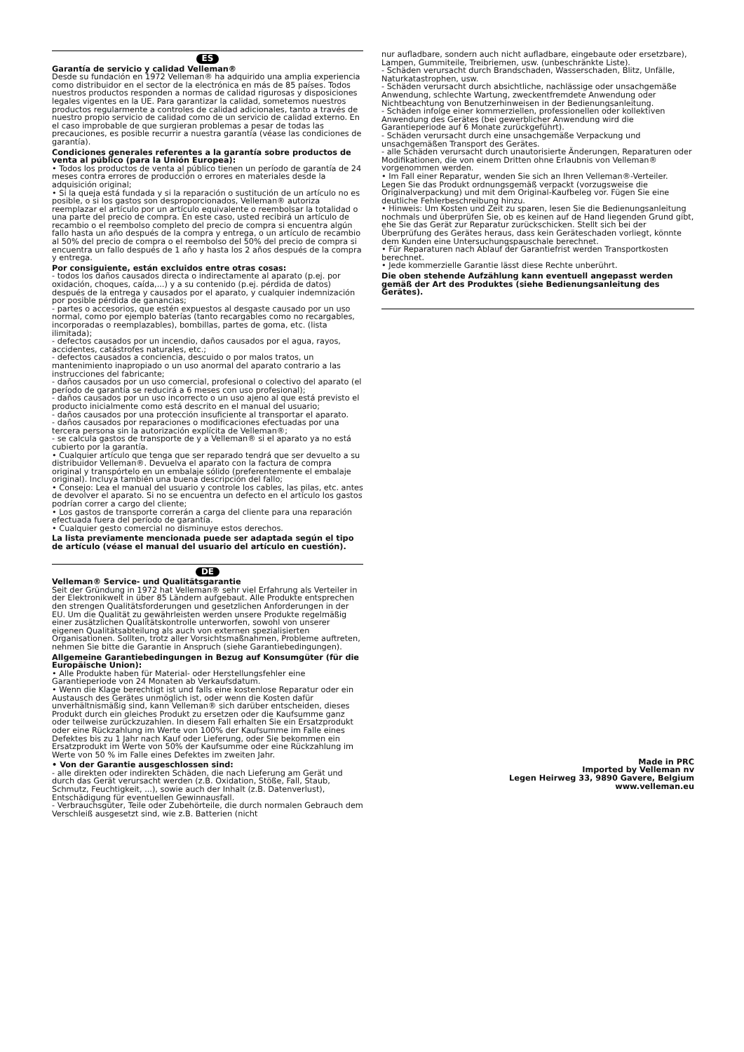ES
Garantía de servicio y calidad Velleman®
Desde su fundación en 1972 Velleman® ha adquirido una amplia experiencia como distribuidor en el sector de la electrónica en más de 85 países. Todos nuestros productos responden a normas de calidad rigurosas y disposiciones legales vigentes en la UE. Para garantizar la calidad, sometemos nuestros productos regularmente a controles de calidad adicionales, tanto a través de nuestro propio servicio de calidad como de un servicio de calidad externo. En el caso improbable de que surgieran problemas a pesar de todas las precauciones, es posible recurrir a nuestra garantía (véase las condiciones de garantía).
Condiciones generales referentes a la garantía sobre productos de venta al público (para la Unión Europea):
• Todos los productos de venta al público tienen un período de garantía de 24 meses contra errores de producción o errores en materiales desde la adquisición original;
• Si la queja está fundada y si la reparación o sustitución de un artículo no es posible, o si los gastos son desproporcionados, Velleman® autoriza reemplazar el artículo por un artículo equivalente o reembolsar la totalidad o una parte del precio de compra. En este caso, usted recibirá un artículo de recambio o el reembolso completo del precio de compra si encuentra algún fallo hasta un año después de la compra y entrega, o un artículo de recambio al 50% del precio de compra o el reembolso del 50% del precio de compra si encuentra un fallo después de 1 año y hasta los 2 años después de la compra y entrega.
Por consiguiente, están excluidos entre otras cosas:
- todos los daños causados directa o indirectamente al aparato (p.ej. por oxidación, choques, caída,...) y a su contenido (p.ej. pérdida de datos) después de la entrega y causados por el aparato, y cualquier indemnización por posible pérdida de ganancias;
- partes o accesorios, que estén expuestos al desgaste causado por un uso normal, como por ejemplo baterías (tanto recargables como no recargables, incorporadas o reemplazables), bombillas, partes de goma, etc. (lista ilimitada);
- defectos causados por un incendio, daños causados por el agua, rayos, accidentes, catástrofes naturales, etc.;
- defectos causados a conciencia, descuido o por malos tratos, un mantenimiento inapropiado o un uso anormal del aparato contrario a las instrucciones del fabricante;
- daños causados por un uso comercial, profesional o colectivo del aparato (el período de garantía se reducirá a 6 meses con uso profesional);
- daños causados por un uso incorrecto o un uso ajeno al que está previsto el producto inicialmente como está descrito en el manual del usuario;
- daños causados por una protección insuficiente al transportar el aparato.
- daños causados por reparaciones o modificaciones efectuadas por una tercera persona sin la autorización explícita de Velleman®;
- se calcula gastos de transporte de y a Velleman® si el aparato ya no está cubierto por la garantía.
• Cualquier artículo que tenga que ser reparado tendrá que ser devuelto a su distribuidor Velleman®. Devuelva el aparato con la factura de compra original y transpórtelo en un embalaje sólido (preferentemente el embalaje original). Incluya también una buena descripción del fallo;
• Consejo: Lea el manual del usuario y controle los cables, las pilas, etc. antes de devolver el aparato. Si no se encuentra un defecto en el artículo los gastos podrían correr a cargo del cliente;
• Los gastos de transporte correrán a carga del cliente para una reparación efectuada fuera del período de garantía.
• Cualquier gesto comercial no disminuye estos derechos.
La lista previamente mencionada puede ser adaptada según el tipo de artículo (véase el manual del usuario del artículo en cuestión).
DE
Velleman® Service- und Qualitätsgarantie
Seit der Gründung in 1972 hat Velleman® sehr viel Erfahrung als Verteiler in der Elektronikwelt in über 85 Ländern aufgebaut. Alle Produkte entsprechen den strengen Qualitätsforderungen und gesetzlichen Anforderungen in der EU. Um die Qualität zu gewährleisten werden unsere Produkte regelmäßig einer zusätzlichen Qualitätskontrolle unterworfen, sowohl von unserer eigenen Qualitätsabteilung als auch von externen spezialisierten Organisationen. Sollten, trotz aller Vorsichtsmaßnahmen, Probleme auftreten, nehmen Sie bitte die Garantie in Anspruch (siehe Garantiebedingungen).
Allgemeine Garantiebedingungen in Bezug auf Konsumgüter (für die Europäische Union):
• Alle Produkte haben für Material- oder Herstellungsfehler eine Garantieperiode von 24 Monaten ab Verkaufsdatum.
• Wenn die Klage berechtigt ist und falls eine kostenlose Reparatur oder ein Austausch des Gerätes unmöglich ist, oder wenn die Kosten dafür unverhältnismäßig sind, kann Velleman® sich darüber entscheiden, dieses Produkt durch ein gleiches Produkt zu ersetzen oder die Kaufsumme ganz oder teilweise zurückzuzahlen. In diesem Fall erhalten Sie ein Ersatzprodukt oder eine Rückzahlung im Werte von 100% der Kaufsumme im Falle eines Defektes bis zu 1 Jahr nach Kauf oder Lieferung, oder Sie bekommen ein Ersatzprodukt im Werte von 50% der Kaufsumme oder eine Rückzahlung im Werte von 50 % im Falle eines Defektes im zweiten Jahr.
• Von der Garantie ausgeschlossen sind:
- alle direkten oder indirekten Schäden, die nach Lieferung am Gerät und durch das Gerät verursacht werden (z.B. Oxidation, Stöße, Fall, Staub, Schmutz, Feuchtigkeit, ...), sowie auch der Inhalt (z.B. Datenverlust), Entschädigung für eventuellen Gewinnausfall.
- Verbrauchsgüter, Teile oder Zubehörteile, die durch normalen Gebrauch dem Verschleiß ausgesetzt sind, wie z.B. Batterien (nicht
nur aufladbare, sondern auch nicht aufladbare, eingebaute oder ersetzbare), Lampen, Gummiteile, Treibriemen, usw. (unbeschränkte Liste).
- Schäden verursacht durch Brandschaden, Wasserschaden, Blitz, Unfälle, Naturkatastrophen, usw.
- Schäden verursacht durch absichtliche, nachlässige oder unsachgemäße Anwendung, schlechte Wartung, zweckentfremdete Anwendung oder Nichtbeachtung von Benutzerhinweisen in der Bedienungsanleitung.
- Schäden infolge einer kommerziellen, professionellen oder kollektiven Anwendung des Gerätes (bei gewerblicher Anwendung wird die Garantieperiode auf 6 Monate zurückgeführt).
- Schäden verursacht durch eine unsachgemäße Verpackung und unsachgemäßen Transport des Gerätes.
- alle Schäden verursacht durch unautorisierte Änderungen, Reparaturen oder Modifikationen, die von einem Dritten ohne Erlaubnis von Velleman® vorgenommen werden.
• Im Fall einer Reparatur, wenden Sie sich an Ihren Velleman®-Verteiler. Legen Sie das Produkt ordnungsgemäß verpackt (vorzugsweise die Originalverpackung) und mit dem Original-Kaufbeleg vor. Fügen Sie eine deutliche Fehlerbeschreibung hinzu.
• Hinweis: Um Kosten und Zeit zu sparen, lesen Sie die Bedienungsanleitung nochmals und überprüfen Sie, ob es keinen auf de Hand liegenden Grund gibt, ehe Sie das Gerät zur Reparatur zurückschicken. Stellt sich bei der Überprüfung des Gerätes heraus, dass kein Geräteschaden vorliegt, könnte dem Kunden eine Untersuchungspauschale berechnet.
• Für Reparaturen nach Ablauf der Garantiefrist werden Transportkosten berechnet.
• Jede kommerzielle Garantie lässt diese Rechte unberührt.
Die oben stehende Aufzählung kann eventuell angepasst werden gemäß der Art des Produktes (siehe Bedienungsanleitung des Gerätes).
Made in PRC
Imported by Velleman nv
Legen Heirweg 33, 9890 Gavere, Belgium
www.velleman.eu